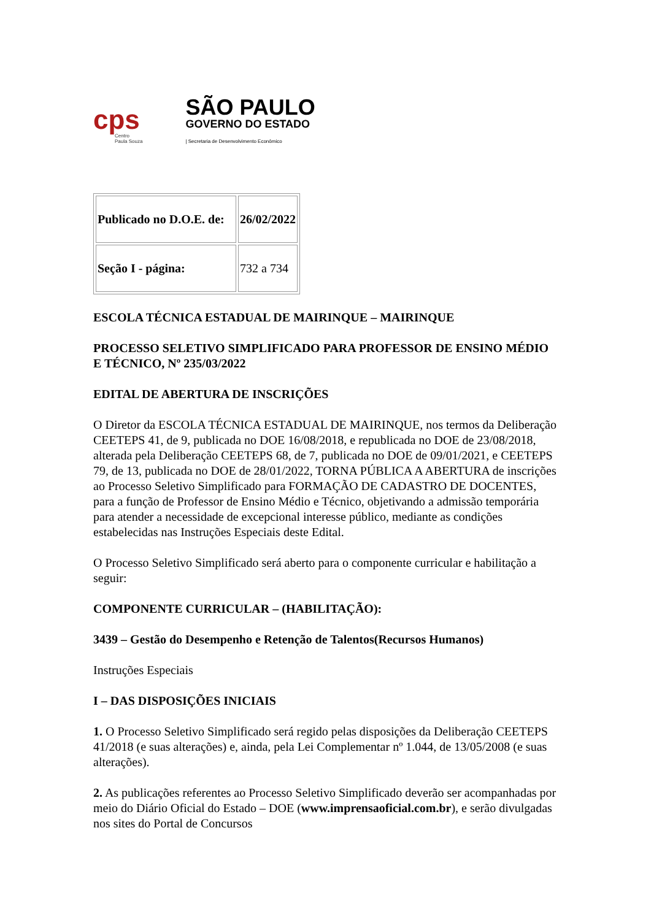cps
Centro
Paula Souza
SÃO PAULO
GOVERNO DO ESTADO
| Secretaria de Desenvolvimento Econômico
| Publicado no D.O.E. de: | 26/02/2022 |
| Seção I - página: | 732 a 734 |
ESCOLA TÉCNICA ESTADUAL DE MAIRINQUE – MAIRINQUE
PROCESSO SELETIVO SIMPLIFICADO PARA PROFESSOR DE ENSINO MÉDIO E TÉCNICO, Nº 235/03/2022
EDITAL DE ABERTURA DE INSCRIÇÕES
O Diretor da ESCOLA TÉCNICA ESTADUAL DE MAIRINQUE, nos termos da Deliberação CEETEPS 41, de 9, publicada no DOE 16/08/2018, e republicada no DOE de 23/08/2018, alterada pela Deliberação CEETEPS 68, de 7, publicada no DOE de 09/01/2021, e CEETEPS 79, de 13, publicada no DOE de 28/01/2022, TORNA PÚBLICA A ABERTURA de inscrições ao Processo Seletivo Simplificado para FORMAÇÃO DE CADASTRO DE DOCENTES, para a função de Professor de Ensino Médio e Técnico, objetivando a admissão temporária para atender a necessidade de excepcional interesse público, mediante as condições estabelecidas nas Instruções Especiais deste Edital.
O Processo Seletivo Simplificado será aberto para o componente curricular e habilitação a seguir:
COMPONENTE CURRICULAR – (HABILITAÇÃO):
3439 – Gestão do Desempenho e Retenção de Talentos(Recursos Humanos)
Instruções Especiais
I – DAS DISPOSIÇÕES INICIAIS
1. O Processo Seletivo Simplificado será regido pelas disposições da Deliberação CEETEPS 41/2018 (e suas alterações) e, ainda, pela Lei Complementar nº 1.044, de 13/05/2008 (e suas alterações).
2. As publicações referentes ao Processo Seletivo Simplificado deverão ser acompanhadas por meio do Diário Oficial do Estado – DOE (www.imprensaoficial.com.br), e serão divulgadas nos sites do Portal de Concursos